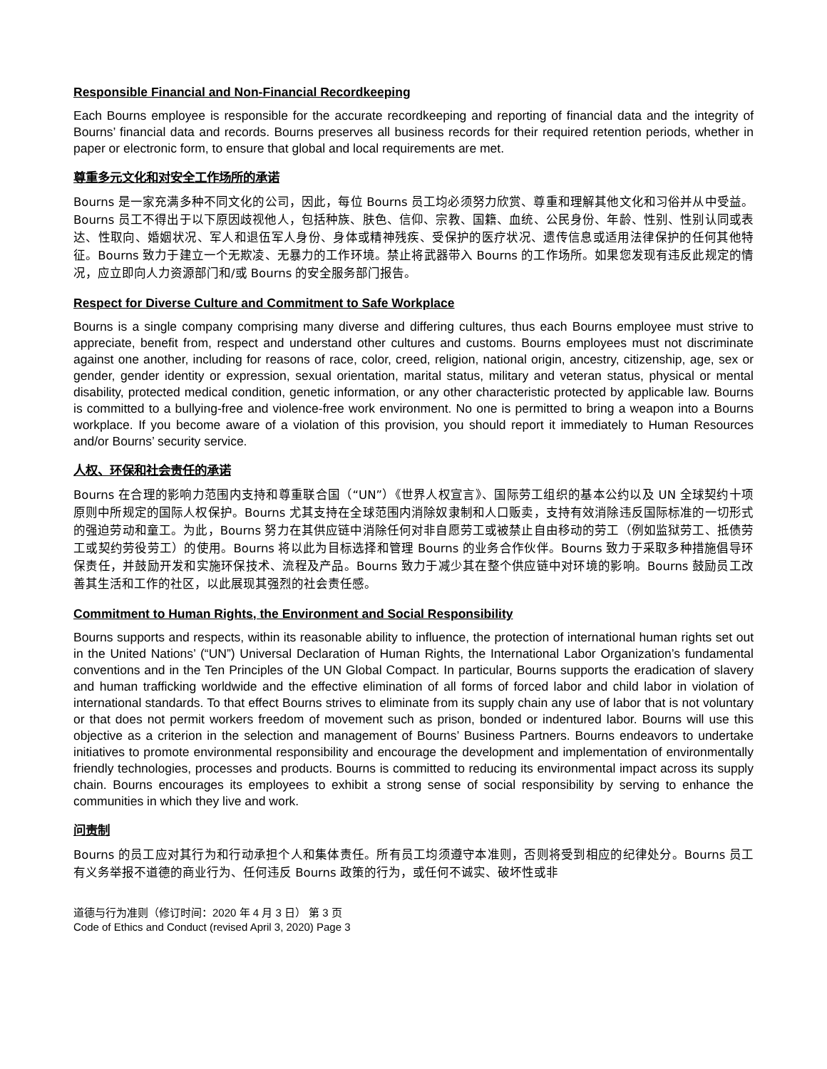Responsible Financial and Non-Financial Recordkeeping
Each Bourns employee is responsible for the accurate recordkeeping and reporting of financial data and the integrity of Bourns’ financial data and records. Bourns preserves all business records for their required retention periods, whether in paper or electronic form, to ensure that global and local requirements are met.
尊重多元文化和对安全工作场所的承诺
Bourns 是一家充满多种不同文化的公司，因此，每位 Bourns 员工均必须努力欣赏、尊重和理解其他文化和习俗并从中受益。Bourns 员工不得出于以下原因歧视他人，包括种族、肤色、信仰、宗教、国籍、血统、公民身份、年龄、性别、性别认同或表达、性取向、婚姻状况、军人和退伍军人身份、身体或精神残疾、受保护的医疗状况、遗传信息或适用法律保护的任何其他特征。Bourns 致力于建立一个无欺凌、无暴力的工作环境。禁止将武器带入 Bourns 的工作场所。如果您发现有违反此规定的情况，应立即向人力资源部门和/或 Bourns 的安全服务部门报告。
Respect for Diverse Culture and Commitment to Safe Workplace
Bourns is a single company comprising many diverse and differing cultures, thus each Bourns employee must strive to appreciate, benefit from, respect and understand other cultures and customs. Bourns employees must not discriminate against one another, including for reasons of race, color, creed, religion, national origin, ancestry, citizenship, age, sex or gender, gender identity or expression, sexual orientation, marital status, military and veteran status, physical or mental disability, protected medical condition, genetic information, or any other characteristic protected by applicable law. Bourns is committed to a bullying-free and violence-free work environment. No one is permitted to bring a weapon into a Bourns workplace. If you become aware of a violation of this provision, you should report it immediately to Human Resources and/or Bourns’ security service.
人权、环保和社会责任的承诺
Bourns 在合理的影响力范围内支持和尊重联合国（“UN”）《世界人权宣言》、国际劳工组织的基本公约以及 UN 全球契约十项原则中所规定的国际人权保护。Bourns 尤其支持在全球范围内消除奴隶制和人口贩卖，支持有效消除违反国际标准的一切形式的强迫劳动和童工。为此，Bourns 努力在其供应链中消除任何对非自愿劳工或被禁止自由移动的劳工（例如监狱劳工、抵债劳工或契约劳役劳工）的使用。Bourns 将以此为目标选择和管理 Bourns 的业务合作伙伴。Bourns 致力于采取多种措施倡导环保责任，并鼓励开发和实施环保技术、流程及产品。Bourns 致力于减少其在整个供应链中对环境的影响。Bourns 鼓励员工改善其生活和工作的社区，以此展现其强烈的社会责任感。
Commitment to Human Rights, the Environment and Social Responsibility
Bourns supports and respects, within its reasonable ability to influence, the protection of international human rights set out in the United Nations’ (“UN”) Universal Declaration of Human Rights, the International Labor Organization’s fundamental conventions and in the Ten Principles of the UN Global Compact. In particular, Bourns supports the eradication of slavery and human trafficking worldwide and the effective elimination of all forms of forced labor and child labor in violation of international standards. To that effect Bourns strives to eliminate from its supply chain any use of labor that is not voluntary or that does not permit workers freedom of movement such as prison, bonded or indentured labor. Bourns will use this objective as a criterion in the selection and management of Bourns’ Business Partners. Bourns endeavors to undertake initiatives to promote environmental responsibility and encourage the development and implementation of environmentally friendly technologies, processes and products. Bourns is committed to reducing its environmental impact across its supply chain. Bourns encourages its employees to exhibit a strong sense of social responsibility by serving to enhance the communities in which they live and work.
问责制
Bourns 的员工应对其行为和行动承担个人和集体责任。所有员工均须遵守本准则，否则将受到相应的纪律处分。Bourns 员工有义务举报不道德的商业行为、任何违反 Bourns 政策的行为，或任何不诚实、破坏性或非
道德与行为准则（修订时间：2020 年 4 月 3 日） 第 3 页
Code of Ethics and Conduct (revised April 3, 2020) Page 3